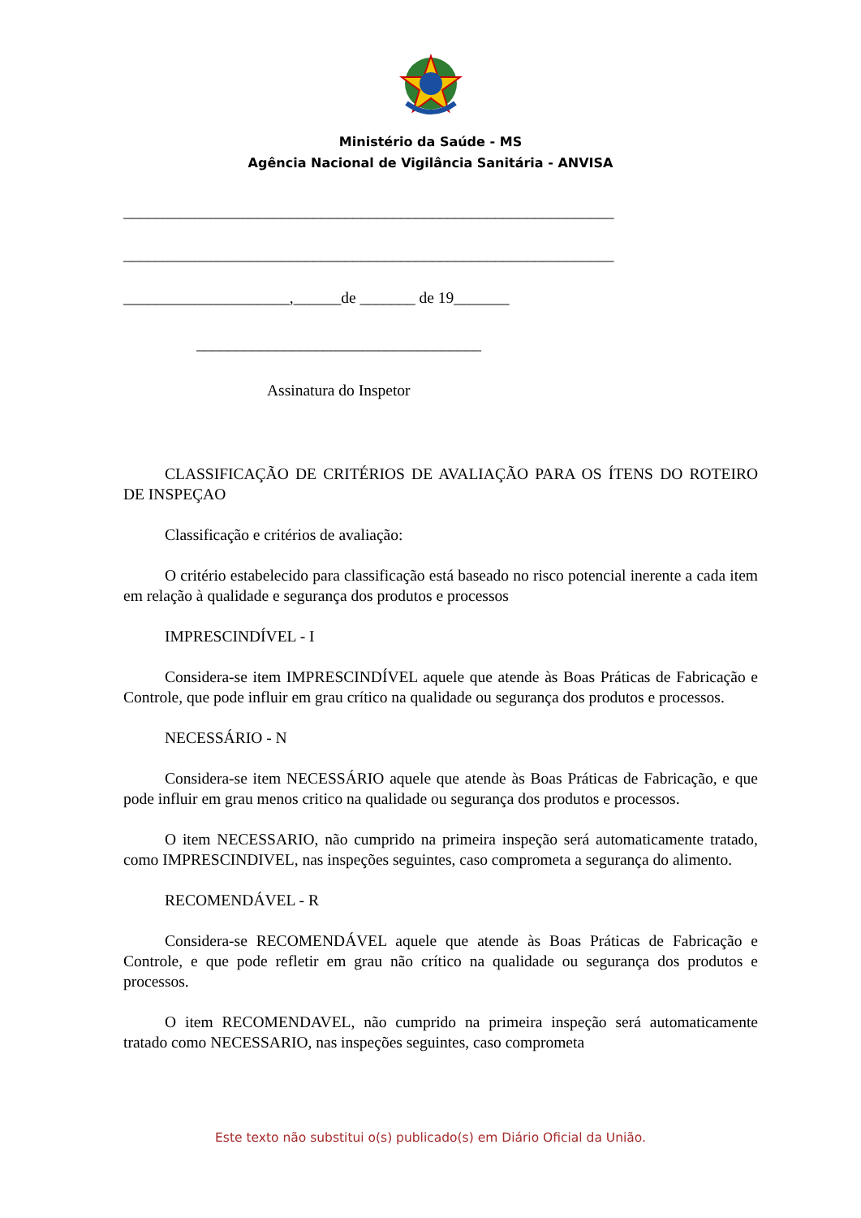Ministério da Saúde - MS
Agência Nacional de Vigilância Sanitária - ANVISA
______________________________________________________________
______________________________________________________________
_____________________,______de _______ de 19_______
____________________________________
Assinatura do Inspetor
CLASSIFICAÇÃO DE CRITÉRIOS DE AVALIAÇÃO PARA OS ÍTENS DO ROTEIRO DE INSPEÇAO
Classificação e critérios de avaliação:
O critério estabelecido para classificação está baseado no risco potencial inerente a cada item em relação à qualidade e segurança dos produtos e processos
IMPRESCINDÍVEL - I
Considera-se item IMPRESCINDÍVEL aquele que atende às Boas Práticas de Fabricação e Controle, que pode influir em grau crítico na qualidade ou segurança dos produtos e processos.
NECESSÁRIO - N
Considera-se item NECESSÁRIO aquele que atende às Boas Práticas de Fabricação, e que pode influir em grau menos critico na qualidade ou segurança dos produtos e processos.
O item NECESSARIO, não cumprido na primeira inspeção será automaticamente tratado, como IMPRESCINDIVEL, nas inspeções seguintes, caso comprometa a segurança do alimento.
RECOMENDÁVEL - R
Considera-se RECOMENDÁVEL aquele que atende às Boas Práticas de Fabricação e Controle, e que pode refletir em grau não crítico na qualidade ou segurança dos produtos e processos.
O item RECOMENDAVEL, não cumprido na primeira inspeção será automaticamente tratado como NECESSARIO, nas inspeções seguintes, caso comprometa
Este texto não substitui o(s) publicado(s) em Diário Oficial da União.